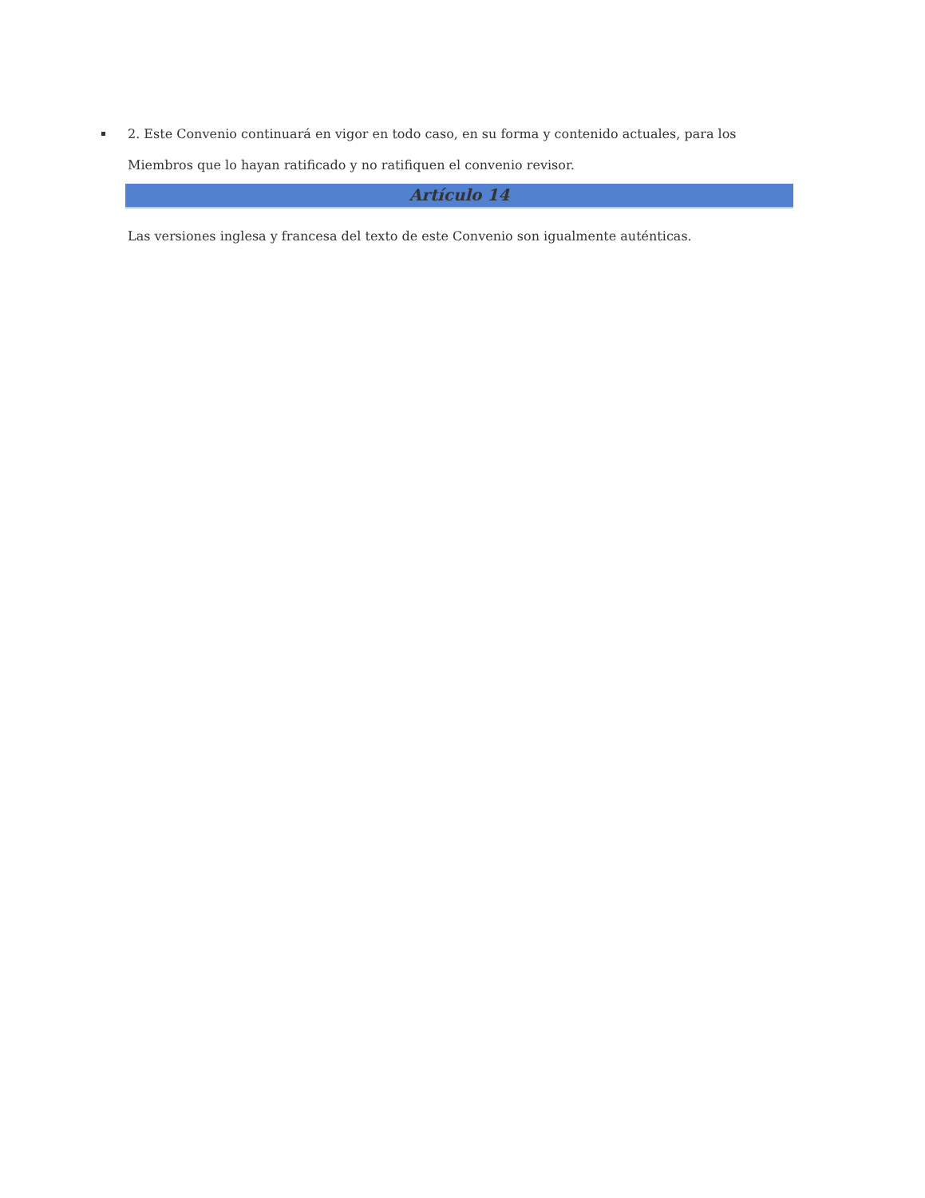2. Este Convenio continuará en vigor en todo caso, en su forma y contenido actuales, para los Miembros que lo hayan ratificado y no ratifiquen el convenio revisor.
Artículo 14
Las versiones inglesa y francesa del texto de este Convenio son igualmente auténticas.